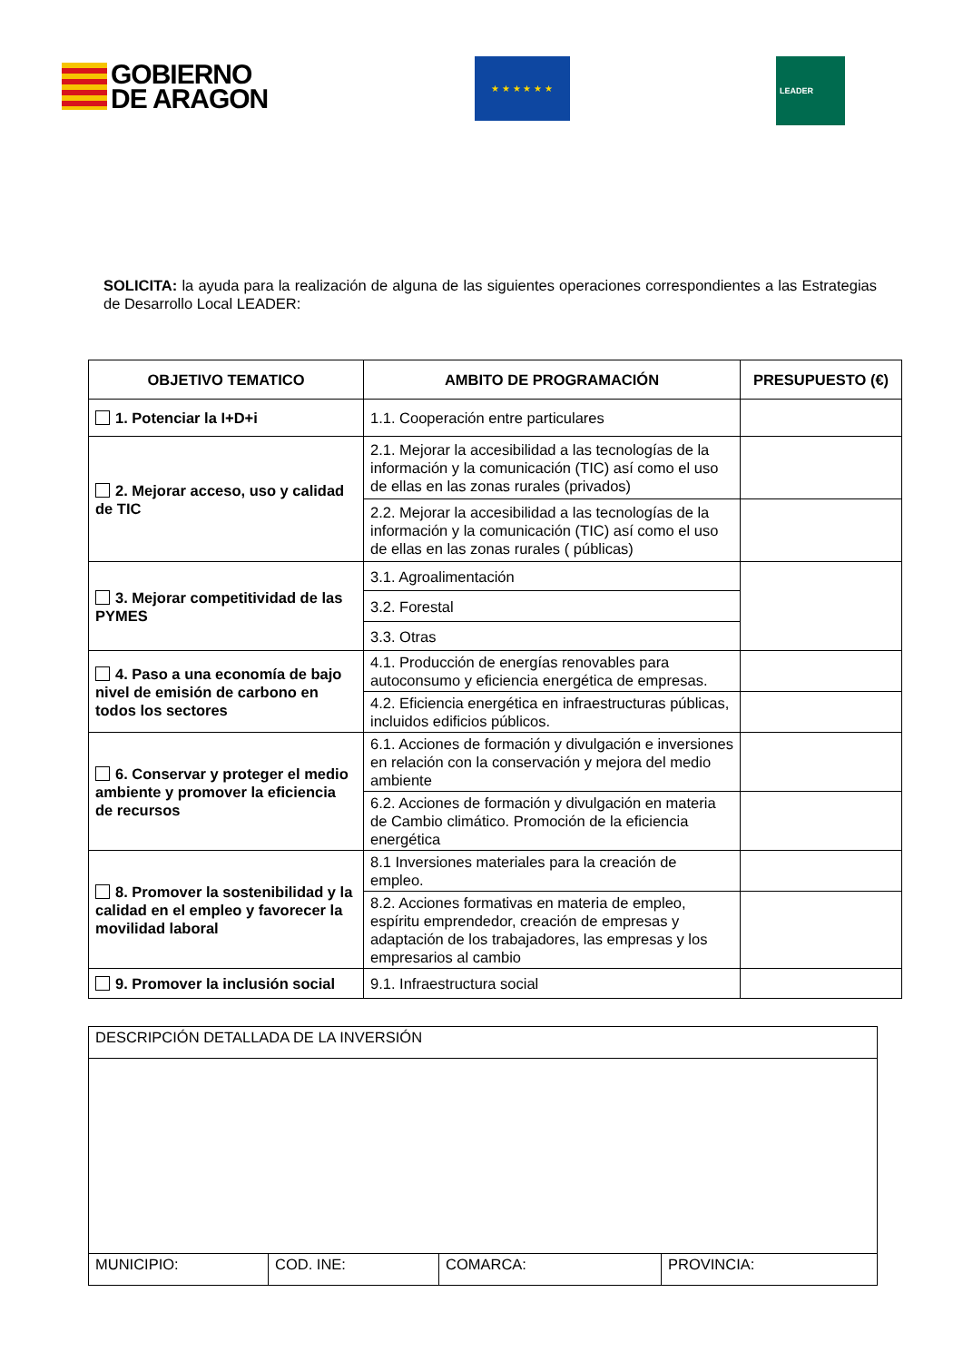GOBIERNO
DE ARAGON
★ ★ ★ ★ ★ ★
LEADER
SOLICITA: la ayuda para la realización de alguna de las siguientes operaciones correspondientes a las Estrategias de Desarrollo Local LEADER:
| OBJETIVO TEMATICO | AMBITO DE PROGRAMACIÓN | PRESUPUESTO (€) |
| --- | --- | --- |
| 1. Potenciar la I+D+i | 1.1. Cooperación entre particulares | |
| 2. Mejorar acceso, uso y calidad de TIC | 2.1. Mejorar la accesibilidad a las tecnologías de la información y la comunicación (TIC) así como el uso de ellas en las zonas rurales (privados) | |
| | 2.2. Mejorar la accesibilidad a las tecnologías de la información y la comunicación (TIC) así como el uso de ellas en las zonas rurales ( públicas) | |
| 3. Mejorar competitividad de las PYMES | 3.1. Agroalimentación | |
| | 3.2. Forestal | |
| | 3.3. Otras | |
| 4. Paso a una economía de bajo nivel de emisión de carbono en todos los sectores | 4.1. Producción de energías renovables para autoconsumo y eficiencia energética de empresas. | |
| | 4.2. Eficiencia energética en infraestructuras públicas, incluidos edificios públicos. | |
| 6. Conservar y proteger el medio ambiente y promover la eficiencia de recursos | 6.1. Acciones de formación y divulgación e inversiones en relación con la conservación y mejora del medio ambiente | |
| | 6.2. Acciones de formación y divulgación en materia de Cambio climático. Promoción de la eficiencia energética | |
| 8. Promover la sostenibilidad y la calidad en el empleo y favorecer la movilidad laboral | 8.1 Inversiones materiales para la creación de empleo. | |
| | 8.2. Acciones formativas en materia de empleo, espíritu emprendedor, creación de empresas y adaptación de los trabajadores, las empresas y los empresarios al cambio | |
| 9. Promover la inclusión social | 9.1. Infraestructura social | |
| DESCRIPCIÓN DETALLADA DE LA INVERSIÓN | | | |
| MUNICIPIO: | COD. INE: | COMARCA: | PROVINCIA: |